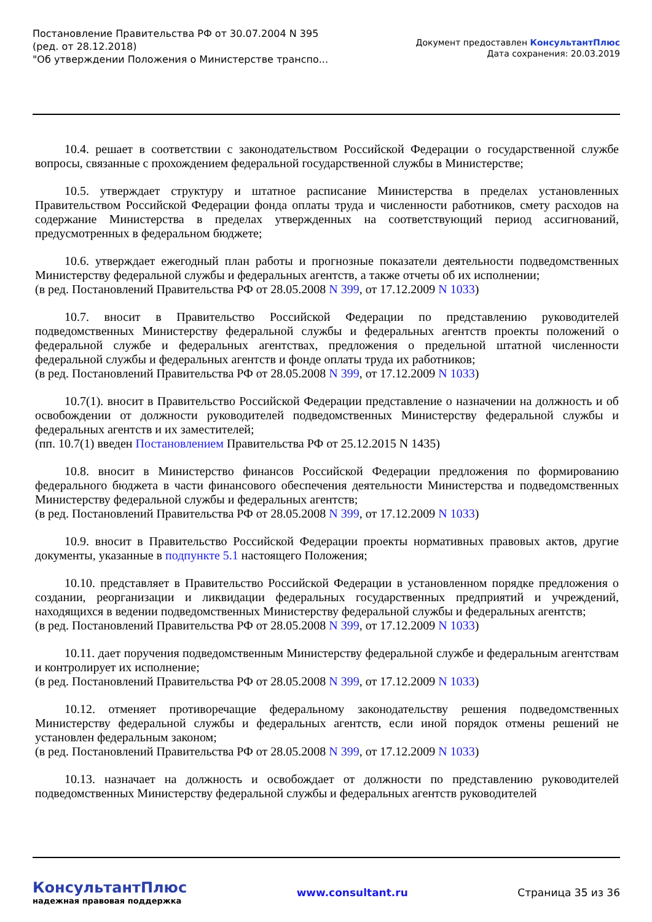Постановление Правительства РФ от 30.07.2004 N 395
(ред. от 28.12.2018)
"Об утверждении Положения о Министерстве транспо...
Документ предоставлен КонсультантПлюс
Дата сохранения: 20.03.2019
10.4. решает в соответствии с законодательством Российской Федерации о государственной службе вопросы, связанные с прохождением федеральной государственной службы в Министерстве;
10.5. утверждает структуру и штатное расписание Министерства в пределах установленных Правительством Российской Федерации фонда оплаты труда и численности работников, смету расходов на содержание Министерства в пределах утвержденных на соответствующий период ассигнований, предусмотренных в федеральном бюджете;
10.6. утверждает ежегодный план работы и прогнозные показатели деятельности подведомственных Министерству федеральной службы и федеральных агентств, а также отчеты об их исполнении;
(в ред. Постановлений Правительства РФ от 28.05.2008 N 399, от 17.12.2009 N 1033)
10.7. вносит в Правительство Российской Федерации по представлению руководителей подведомственных Министерству федеральной службы и федеральных агентств проекты положений о федеральной службе и федеральных агентствах, предложения о предельной штатной численности федеральной службы и федеральных агентств и фонде оплаты труда их работников;
(в ред. Постановлений Правительства РФ от 28.05.2008 N 399, от 17.12.2009 N 1033)
10.7(1). вносит в Правительство Российской Федерации представление о назначении на должность и об освобождении от должности руководителей подведомственных Министерству федеральной службы и федеральных агентств и их заместителей;
(пп. 10.7(1) введен Постановлением Правительства РФ от 25.12.2015 N 1435)
10.8. вносит в Министерство финансов Российской Федерации предложения по формированию федерального бюджета в части финансового обеспечения деятельности Министерства и подведомственных Министерству федеральной службы и федеральных агентств;
(в ред. Постановлений Правительства РФ от 28.05.2008 N 399, от 17.12.2009 N 1033)
10.9. вносит в Правительство Российской Федерации проекты нормативных правовых актов, другие документы, указанные в подпункте 5.1 настоящего Положения;
10.10. представляет в Правительство Российской Федерации в установленном порядке предложения о создании, реорганизации и ликвидации федеральных государственных предприятий и учреждений, находящихся в ведении подведомственных Министерству федеральной службы и федеральных агентств;
(в ред. Постановлений Правительства РФ от 28.05.2008 N 399, от 17.12.2009 N 1033)
10.11. дает поручения подведомственным Министерству федеральной службе и федеральным агентствам и контролирует их исполнение;
(в ред. Постановлений Правительства РФ от 28.05.2008 N 399, от 17.12.2009 N 1033)
10.12. отменяет противоречащие федеральному законодательству решения подведомственных Министерству федеральной службы и федеральных агентств, если иной порядок отмены решений не установлен федеральным законом;
(в ред. Постановлений Правительства РФ от 28.05.2008 N 399, от 17.12.2009 N 1033)
10.13. назначает на должность и освобождает от должности по представлению руководителей подведомственных Министерству федеральной службы и федеральных агентств руководителей
КонсультантПлюс
надежная правовая поддержка
www.consultant.ru Страница 35 из 36